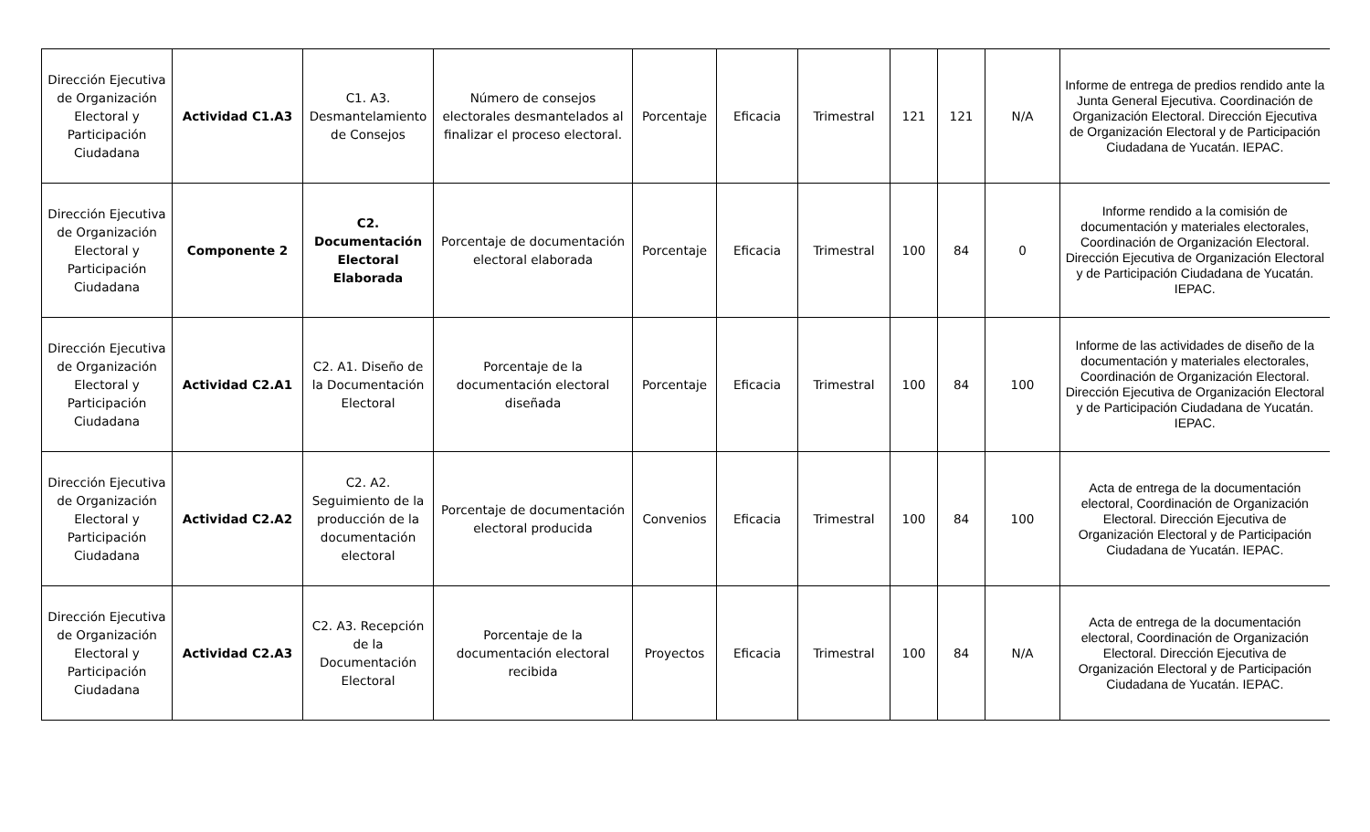| Dirección Ejecutiva de Organización Electoral y Participación Ciudadana | Actividad C1.A3 | C1. A3. Desmantelamiento de Consejos | Número de consejos electorales desmantelados al finalizar el proceso electoral. | Porcentaje | Eficacia | Trimestral | 121 | 121 | N/A | Informe de entrega de predios rendido ante la Junta General Ejecutiva. Coordinación de Organización Electoral. Dirección Ejecutiva de Organización Electoral y de Participación Ciudadana de Yucatán. IEPAC. |
| Dirección Ejecutiva de Organización Electoral y Participación Ciudadana | Componente 2 | C2. Documentación Electoral Elaborada | Porcentaje de documentación electoral elaborada | Porcentaje | Eficacia | Trimestral | 100 | 84 | 0 | Informe rendido a la comisión de documentación y materiales electorales, Coordinación de Organización Electoral. Dirección Ejecutiva de Organización Electoral y de Participación Ciudadana de Yucatán. IEPAC. |
| Dirección Ejecutiva de Organización Electoral y Participación Ciudadana | Actividad C2.A1 | C2. A1. Diseño de la Documentación Electoral | Porcentaje de la documentación electoral diseñada | Porcentaje | Eficacia | Trimestral | 100 | 84 | 100 | Informe de las actividades de diseño de la documentación y materiales electorales, Coordinación de Organización Electoral. Dirección Ejecutiva de Organización Electoral y de Participación Ciudadana de Yucatán. IEPAC. |
| Dirección Ejecutiva de Organización Electoral y Participación Ciudadana | Actividad C2.A2 | C2. A2. Seguimiento de la producción de la documentación electoral | Porcentaje de documentación electoral producida | Convenios | Eficacia | Trimestral | 100 | 84 | 100 | Acta de entrega de la documentación electoral, Coordinación de Organización Electoral. Dirección Ejecutiva de Organización Electoral y de Participación Ciudadana de Yucatán. IEPAC. |
| Dirección Ejecutiva de Organización Electoral y Participación Ciudadana | Actividad C2.A3 | C2. A3. Recepción de la Documentación Electoral | Porcentaje de la documentación electoral recibida | Proyectos | Eficacia | Trimestral | 100 | 84 | N/A | Acta de entrega de la documentación electoral, Coordinación de Organización Electoral. Dirección Ejecutiva de Organización Electoral y de Participación Ciudadana de Yucatán. IEPAC. |